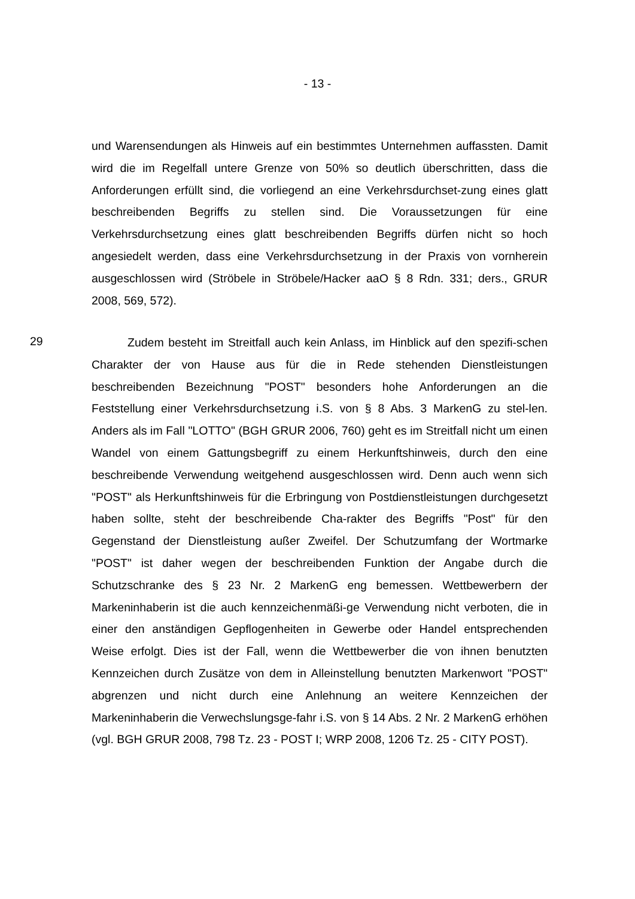- 13 -
und Warensendungen als Hinweis auf ein bestimmtes Unternehmen auffassten. Damit wird die im Regelfall untere Grenze von 50% so deutlich überschritten, dass die Anforderungen erfüllt sind, die vorliegend an eine Verkehrsdurchset-zung eines glatt beschreibenden Begriffs zu stellen sind. Die Voraussetzungen für eine Verkehrsdurchsetzung eines glatt beschreibenden Begriffs dürfen nicht so hoch angesiedelt werden, dass eine Verkehrsdurchsetzung in der Praxis von vornherein ausgeschlossen wird (Ströbele in Ströbele/Hacker aaO § 8 Rdn. 331; ders., GRUR 2008, 569, 572).
29
Zudem besteht im Streitfall auch kein Anlass, im Hinblick auf den spezifi-schen Charakter der von Hause aus für die in Rede stehenden Dienstleistungen beschreibenden Bezeichnung "POST" besonders hohe Anforderungen an die Feststellung einer Verkehrsdurchsetzung i.S. von § 8 Abs. 3 MarkenG zu stel-len. Anders als im Fall "LOTTO" (BGH GRUR 2006, 760) geht es im Streitfall nicht um einen Wandel von einem Gattungsbegriff zu einem Herkunftshinweis, durch den eine beschreibende Verwendung weitgehend ausgeschlossen wird. Denn auch wenn sich "POST" als Herkunftshinweis für die Erbringung von Postdienstleistungen durchgesetzt haben sollte, steht der beschreibende Cha-rakter des Begriffs "Post" für den Gegenstand der Dienstleistung außer Zweifel. Der Schutzumfang der Wortmarke "POST" ist daher wegen der beschreibenden Funktion der Angabe durch die Schutzschranke des § 23 Nr. 2 MarkenG eng bemessen. Wettbewerbern der Markeninhaberin ist die auch kennzeichenmäßi-ge Verwendung nicht verboten, die in einer den anständigen Gepflogenheiten in Gewerbe oder Handel entsprechenden Weise erfolgt. Dies ist der Fall, wenn die Wettbewerber die von ihnen benutzten Kennzeichen durch Zusätze von dem in Alleinstellung benutzten Markenwort "POST" abgrenzen und nicht durch eine Anlehnung an weitere Kennzeichen der Markeninhaberin die Verwechslungsge-fahr i.S. von § 14 Abs. 2 Nr. 2 MarkenG erhöhen (vgl. BGH GRUR 2008, 798 Tz. 23 - POST I; WRP 2008, 1206 Tz. 25 - CITY POST).